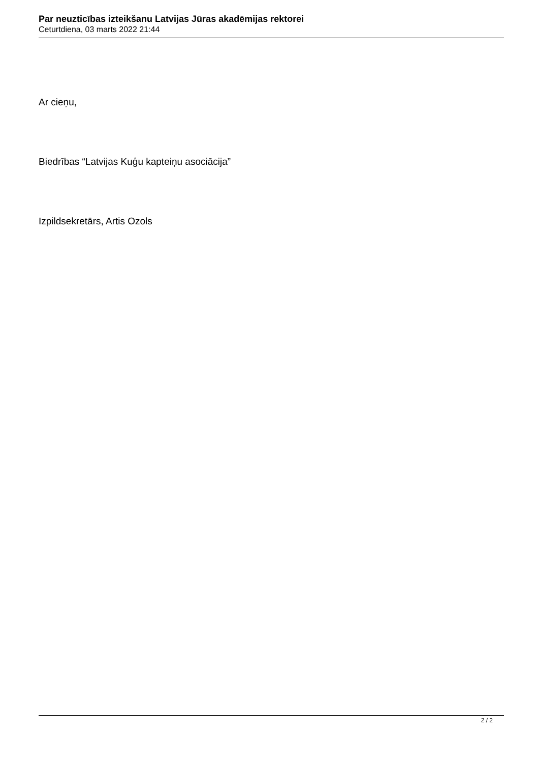Par neuzticības izteikšanu Latvijas Jūras akadēmijas rektorei
Ceturtdiena, 03 marts 2022 21:44
Ar cieņu,
Biedrības “Latvijas Kuģu kapteiņu asociācija”
Izpildsekretārs, Artis Ozols
2 / 2